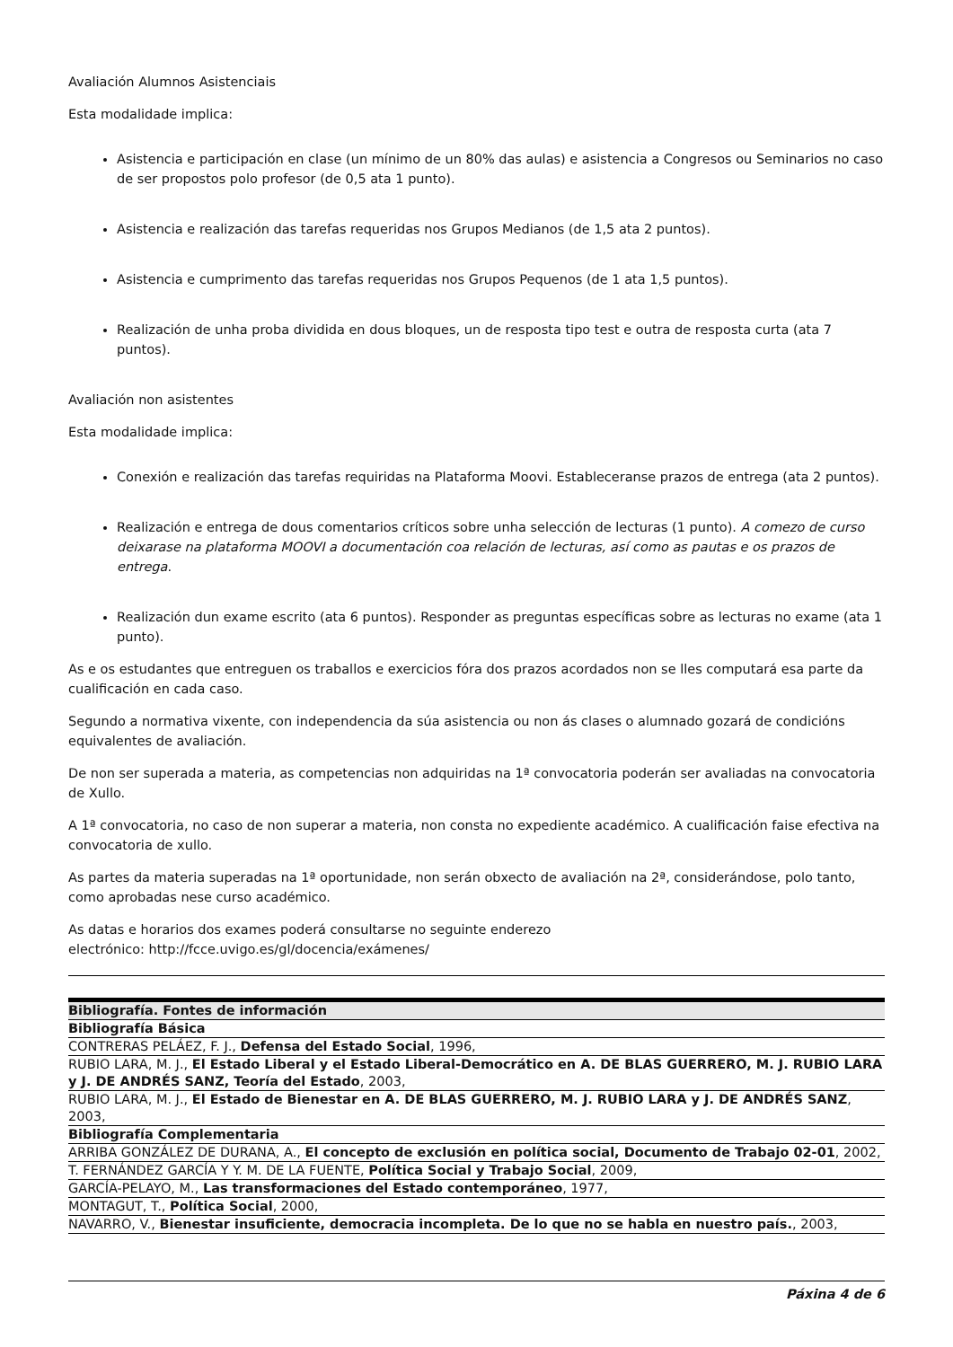Avaliación Alumnos Asistenciais
Esta modalidade implica:
Asistencia e participación en clase (un mínimo de un 80% das aulas) e asistencia a Congresos ou Seminarios no caso de ser propostos polo profesor (de 0,5 ata 1 punto).
Asistencia e realización das tarefas requeridas nos Grupos Medianos (de 1,5 ata 2 puntos).
Asistencia e cumprimento das tarefas requeridas nos Grupos Pequenos (de 1 ata 1,5 puntos).
Realización de unha proba dividida en dous bloques, un de resposta tipo test e outra de resposta curta (ata 7 puntos).
Avaliación non asistentes
Esta modalidade implica:
Conexión e realización das tarefas requiridas na Plataforma Moovi. Estableceranse prazos de entrega (ata 2 puntos).
Realización e entrega de dous comentarios críticos sobre unha selección de lecturas (1 punto). A comezo de curso deixarase na plataforma MOOVI a documentación coa relación de lecturas, así como as pautas e os prazos de entrega.
Realización dun exame escrito (ata 6 puntos). Responder as preguntas específicas sobre as lecturas no exame (ata 1 punto).
As e os estudantes que entreguen os traballos e exercicios fóra dos prazos acordados non se lles computará esa parte da cualificación en cada caso.
Segundo a normativa vixente, con independencia da súa asistencia ou non ás clases o alumnado gozará de condicións equivalentes de avaliación.
De non ser superada a materia, as competencias non adquiridas na 1ª convocatoria poderán ser avaliadas na convocatoria de Xullo.
A 1ª convocatoria, no caso de non superar a materia, non consta no expediente académico. A cualificación faise efectiva na convocatoria de xullo.
As partes da materia superadas na 1ª oportunidade, non serán obxecto de avaliación na 2ª, considerándose, polo tanto, como aprobadas nese curso académico.
As datas e horarios dos exames poderá consultarse no seguinte enderezo
electrónico: http://fcce.uvigo.es/gl/docencia/exámenes/
| Bibliografía. Fontes de información |
| --- |
| Bibliografía Básica |
| CONTRERAS PELÁEZ, F. J., Defensa del Estado Social , 1996, |
| RUBIO LARA, M. J., El Estado Liberal y el Estado Liberal-Democrático en A. DE BLAS GUERRERO, M. J. RUBIO LARA y J. DE ANDRÉS SANZ, Teoría del Estado , 2003, |
| RUBIO LARA, M. J., El Estado de Bienestar en A. DE BLAS GUERRERO, M. J. RUBIO LARA y J. DE ANDRÉS SANZ , 2003, |
| Bibliografía Complementaria |
| ARRIBA GONZÁLEZ DE DURANA, A., El concepto de exclusión en política social, Documento de Trabajo 02-01 , 2002, |
| T. FERNÁNDEZ GARCÍA Y Y. M. DE LA FUENTE, Política Social y Trabajo Social , 2009, |
| GARCÍA-PELAYO, M., Las transformaciones del Estado contemporáneo , 1977, |
| MONTAGUT, T., Política Social , 2000, |
| NAVARRO, V., Bienestar insuficiente, democracia incompleta. De lo que no se habla en nuestro país. , 2003, |
Páxina 4 de 6